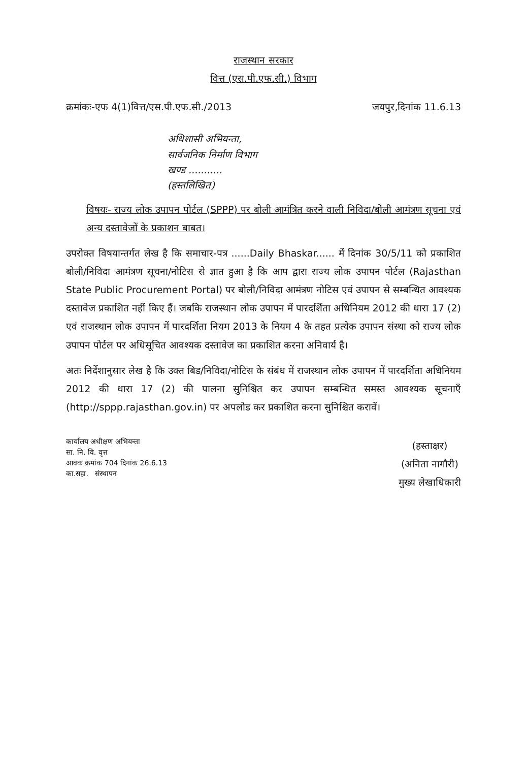राजस्थान सरकार
वित्त (एस.पी.एफ.सी.) विभाग
क्रमांकः-एफ 4(1)वित्त/एस.पी.एफ.सी./2013 जयपुर,दिनांक 11.6.13
अधिशासी अभियन्ता,
सार्वजनिक निर्माण विभाग
खण्ड ...........
(हस्तलिखित)
विषयः- राज्य लोक उपापन पोर्टल (SPPP) पर बोली आमंत्रित करने वाली निविदा/बोली आमंत्रण सूचना एवं अन्य दस्तावेजों के प्रकाशन बाबत।
उपरोक्त विषयान्तर्गत लेख है कि समाचार-पत्र ......Daily Bhaskar...... में दिनांक 30/5/11 को प्रकाशित बोली/निविदा आमंत्रण सूचना/नोटिस से ज्ञात हुआ है कि आप द्वारा राज्य लोक उपापन पोर्टल (Rajasthan State Public Procurement Portal) पर बोली/निविदा आमंत्रण नोटिस एवं उपापन से सम्बन्धित आवश्यक दस्तावेज प्रकाशित नहीं किए हैं। जबकि राजस्थान लोक उपापन में पारदर्शिता अधिनियम 2012 की धारा 17 (2) एवं राजस्थान लोक उपापन में पारदर्शिता नियम 2013 के नियम 4 के तहत प्रत्येक उपापन संस्था को राज्य लोक उपापन पोर्टल पर अधिसूचित आवश्यक दस्तावेज का प्रकाशित करना अनिवार्य है।
अतः निर्देशानुसार लेख है कि उक्त बिड/निविदा/नोटिस के संबंध में राजस्थान लोक उपापन में पारदर्शिता अधिनियम 2012 की धारा 17 (2) की पालना सुनिश्चित कर उपापन सम्बन्धित समस्त आवश्यक सूचनाएँ (http://sppp.rajasthan.gov.in) पर अपलोड कर प्रकाशित करना सुनिश्चित करावें।
कार्यालय अधीक्षण अभियन्ता
सा. नि. वि. वृत्त
आवक क्रमांक 704 दिनांक 26.6.13
का.सहा. संस्थापन
(हस्ताक्षर)
(अनिता नागौरी)
मुख्य लेखाधिकारी